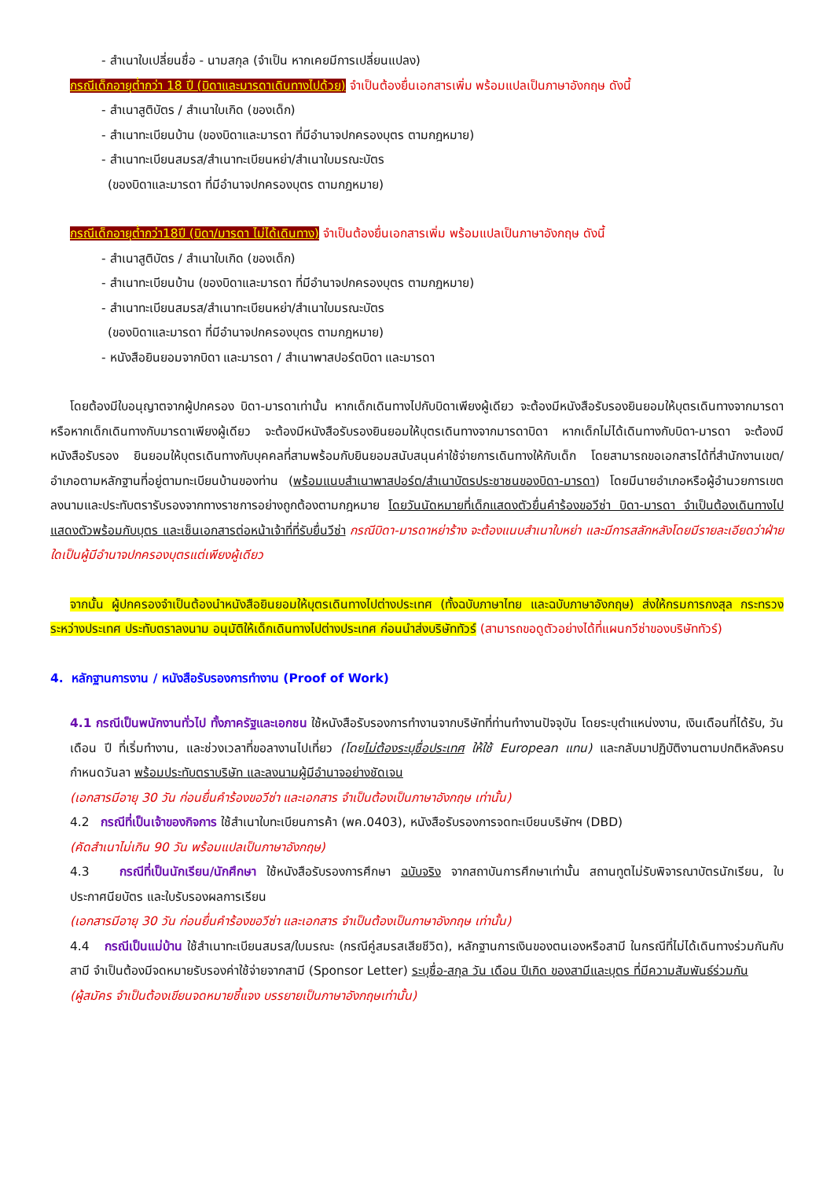- สำเนาใบเปลี่ยนชื่อ - นามสกุล (จำเป็น หากเคยมีการเปลี่ยนแปลง)
กรณีเด็กอายุต่ำกว่า 18 ปี (บิดาและมารดาเดินทางไปด้วย) จำเป็นต้องยื่นเอกสารเพิ่ม พร้อมแปลเป็นภาษาอังกฤษ ดังนี้
- สำเนาสูติบัตร / สำเนาใบเกิด (ของเด็ก)
- สำเนาทะเบียนบ้าน (ของบิดาและมารดา ที่มีอำนาจปกครองบุตร ตามกฎหมาย)
- สำเนาทะเบียนสมรส/สำเนาทะเบียนหย่า/สำเนาใบมรณะบัตร
(ของบิดาและมารดา ที่มีอำนาจปกครองบุตร ตามกฎหมาย)
กรณีเด็กอายุต่ำกว่า18ปี (บิดา/มารดา ไม่ได้เดินทาง) จำเป็นต้องยื่นเอกสารเพิ่ม พร้อมแปลเป็นภาษาอังกฤษ ดังนี้
- สำเนาสูติบัตร / สำเนาใบเกิด (ของเด็ก)
- สำเนาทะเบียนบ้าน (ของบิดาและมารดา ที่มีอำนาจปกครองบุตร ตามกฎหมาย)
- สำเนาทะเบียนสมรส/สำเนาทะเบียนหย่า/สำเนาใบมรณะบัตร
(ของบิดาและมารดา ที่มีอำนาจปกครองบุตร ตามกฎหมาย)
- หนังสือยินยอมจากบิดา และมารดา / สำเนาพาสปอร์ตบิดา และมารดา
โดยต้องมีใบอนุญาตจากผู้ปกครอง บิดา-มารดาเท่านั้น หากเด็กเดินทางไปกับบิดาเพียงผู้เดียว จะต้องมีหนังสือรับรองยินยอมให้บุตรเดินทางจากมารดา หรือหากเด็กเดินทางกับมารดาเพียงผู้เดียว จะต้องมีหนังสือรับรองยินยอมให้บุตรเดินทางจากมารดาบิดา หากเด็กไม่ได้เดินทางกับบิดา-มารดา จะต้องมีหนังสือรับรอง ยินยอมให้บุตรเดินทางกับบุคคลที่สามพร้อมกับยินยอมสนับสนุนค่าใช้จ่ายการเดินทางให้กับเด็ก โดยสามารถขอเอกสารได้ที่สำนักงานเขต/อำเภอตามหลักฐานที่อยู่ตามทะเบียนบ้านของท่าน (พร้อมแนบสำเนาพาสปอร์ต/สำเนาบัตรประชาชนของบิดา-มารดา) โดยมีนายอำเภอหรือผู้อำนวยการเขต ลงนามและประทับตรารับรองจากทางราชการอย่างถูกต้องตามกฎหมาย โดยวันนัดหมายที่เด็กแสดงตัวยื่นคำร้องขอวีซ่า บิดา-มารดา จำเป็นต้องเดินทางไปแสดงตัวพร้อมกับบุตร และเซ็นเอกสารต่อหน้าเจ้าที่ที่รับยื่นวีซ่า กรณีบิดา-มารดาหย่าร้าง จะต้องแนบสำเนาใบหย่า และมีการสลักหลังโดยมีรายละเอียดว่าฝ่ายใดเป็นผู้มีอำนาจปกครองบุตรแต่เพียงผู้เดียว
จากนั้น ผู้ปกครองจำเป็นต้องนำหนังสือยินยอมให้บุตรเดินทางไปต่างประเทศ (ทั้งฉบับภาษาไทย และฉบับภาษาอังกฤษ) ส่งให้กรมการกงสุล กระทรวงระหว่างประเทศ ประทับตราลงนาม อนุมัติให้เด็กเดินทางไปต่างประเทศ ก่อนนำส่งบริษัททัวร์ (สามารถขอดูตัวอย่างได้ที่แผนกวีซ่าของบริษัททัวร์)
4. หลักฐานการงาน / หนังสือรับรองการทำงาน (Proof of Work)
4.1 กรณีเป็นพนักงานทั่วไป ทั้งภาครัฐและเอกชน ใช้หนังสือรับรองการทำงานจากบริษัทที่ท่านทำงานปัจจุบัน โดยระบุตำแหน่งงาน, เงินเดือนที่ได้รับ, วัน เดือน ปี ที่เริ่มทำงาน, และช่วงเวลาที่ขอลางานไปเที่ยว (โดยไม่ต้องระบุชื่อประเทศ ให้ใช้ European แทน) และกลับมาปฏิบัติงานตามปกติหลังครบกำหนดวันลา พร้อมประทับตราบริษัท และลงนามผู้มีอำนาจอย่างชัดเจน
(เอกสารมีอายุ 30 วัน ก่อนยื่นคำร้องขอวีซ่า และเอกสาร จำเป็นต้องเป็นภาษาอังกฤษ เท่านั้น)
4.2 กรณีที่เป็นเจ้าของกิจการ ใช้สำเนาใบทะเบียนการค้า (พค.0403), หนังสือรับรองการจดทะเบียนบริษัทฯ (DBD)
(คัดสำเนาไม่เกิน 90 วัน พร้อมแปลเป็นภาษาอังกฤษ)
4.3 กรณีที่เป็นนักเรียน/นักศึกษา ใช้หนังสือรับรองการศึกษา ฉบับจริง จากสถาบันการศึกษาเท่านั้น สถานทูตไม่รับพิจารณาบัตรนักเรียน, ใบประกาศนียบัตร และใบรับรองผลการเรียน
(เอกสารมีอายุ 30 วัน ก่อนยื่นคำร้องขอวีซ่า และเอกสาร จำเป็นต้องเป็นภาษาอังกฤษ เท่านั้น)
4.4 กรณีเป็นแม่บ้าน ใช้สำเนาทะเบียนสมรส/ใบมรณะ (กรณีคู่สมรสเสียชีวิต), หลักฐานการเงินของตนเองหรือสามี ในกรณีที่ไม่ได้เดินทางร่วมกันกับสามี จำเป็นต้องมีจดหมายรับรองค่าใช้จ่ายจากสามี (Sponsor Letter) ระบุชื่อ-สกุล วัน เดือน ปีเกิด ของสามีและบุตร ที่มีความสัมพันธ์ร่วมกัน
(ผู้สมัคร จำเป็นต้องเขียนจดหมายชี้แจง บรรยายเป็นภาษาอังกฤษเท่านั้น)